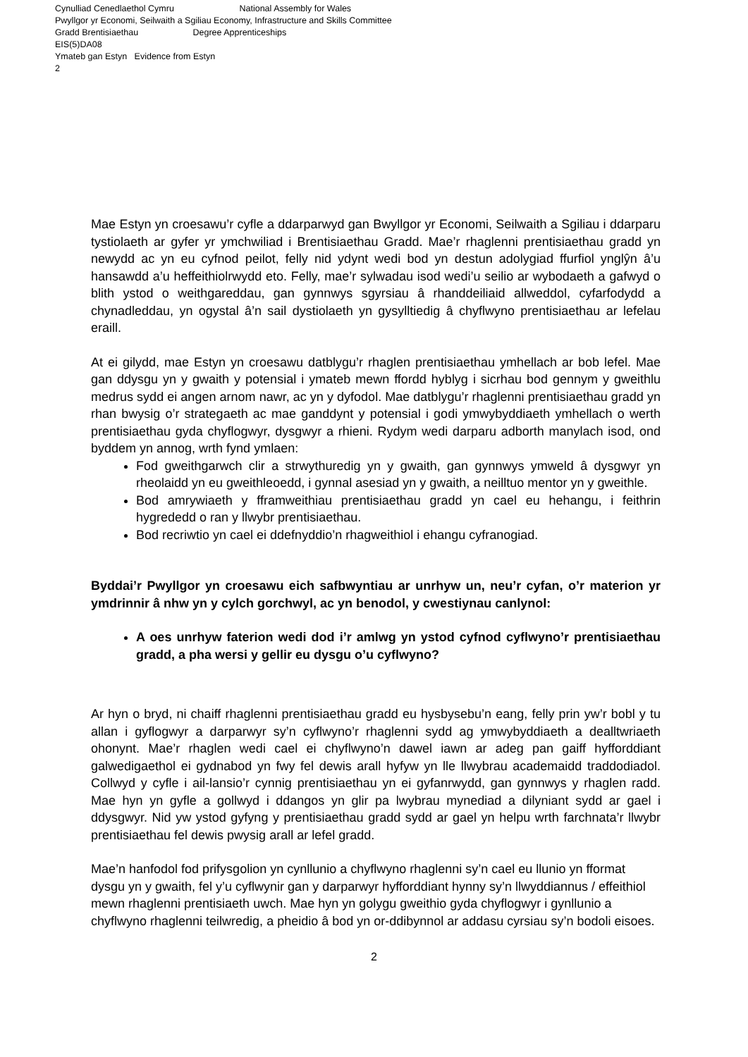Cynulliad Cenedlaethol Cymru National Assembly for Wales
Pwyllgor yr Economi, Seilwaith a Sgiliau Economy, Infrastructure and Skills Committee
Gradd Brentisiaethau Degree Apprenticeships
EIS(5)DA08
Ymateb gan Estyn Evidence from Estyn
2
Mae Estyn yn croesawu’r cyfle a ddarparwyd gan Bwyllgor yr Economi, Seilwaith a Sgiliau i ddarparu tystiolaeth ar gyfer yr ymchwiliad i Brentisiaethau Gradd. Mae’r rhaglenni prentisiaethau gradd yn newydd ac yn eu cyfnod peilot, felly nid ydynt wedi bod yn destun adolygiad ffurfiol ynglŷn â’u hansawdd a’u heffeithiolrwydd eto. Felly, mae’r sylwadau isod wedi’u seilio ar wybodaeth a gafwyd o blith ystod o weithgareddau, gan gynnwys sgyrsiau â rhanddeiliaid allweddol, cyfarfodydd a chynadleddau, yn ogystal â’n sail dystiolaeth yn gysylltiedig â chyflwyno prentisiaethau ar lefelau eraill.
At ei gilydd, mae Estyn yn croesawu datblygu’r rhaglen prentisiaethau ymhellach ar bob lefel. Mae gan ddysgu yn y gwaith y potensial i ymateb mewn ffordd hyblyg i sicrhau bod gennym y gweithlu medrus sydd ei angen arnom nawr, ac yn y dyfodol. Mae datblygu’r rhaglenni prentisiaethau gradd yn rhan bwysig o’r strategaeth ac mae ganddynt y potensial i godi ymwybyddiaeth ymhellach o werth prentisiaethau gyda chyflogwyr, dysgwyr a rhieni. Rydym wedi darparu adborth manylach isod, ond byddem yn annog, wrth fynd ymlaen:
Fod gweithgarwch clir a strwythuredig yn y gwaith, gan gynnwys ymweld â dysgwyr yn rheolaidd yn eu gweithleoedd, i gynnal asesiad yn y gwaith, a neilltuo mentor yn y gweithle.
Bod amrywiaeth y fframweithiau prentisiaethau gradd yn cael eu hehangu, i feithrin hygrededd o ran y llwybr prentisiaethau.
Bod recriwtio yn cael ei ddefnyddio’n rhagweithiol i ehangu cyfranogiad.
Byddai’r Pwyllgor yn croesawu eich safbwyntiau ar unrhyw un, neu’r cyfan, o’r materion yr ymdrinnir â nhw yn y cylch gorchwyl, ac yn benodol, y cwestiynau canlynol:
A oes unrhyw faterion wedi dod i’r amlwg yn ystod cyfnod cyflwyno’r prentisiaethau gradd, a pha wersi y gellir eu dysgu o’u cyflwyno?
Ar hyn o bryd, ni chaiff rhaglenni prentisiaethau gradd eu hysbysebu’n eang, felly prin yw’r bobl y tu allan i gyflogwyr a darparwyr sy’n cyflwyno’r rhaglenni sydd ag ymwybyddiaeth a dealltwriaeth ohonynt. Mae’r rhaglen wedi cael ei chyflwyno’n dawel iawn ar adeg pan gaiff hyfforddiant galwedigaethol ei gydnabod yn fwy fel dewis arall hyfyw yn lle llwybrau academaidd traddodiadol. Collwyd y cyfle i ail-lansio’r cynnig prentisiaethau yn ei gyfanrwydd, gan gynnwys y rhaglen radd. Mae hyn yn gyfle a gollwyd i ddangos yn glir pa lwybrau mynediad a dilyniant sydd ar gael i ddysgwyr. Nid yw ystod gyfyng y prentisiaethau gradd sydd ar gael yn helpu wrth farchnata’r llwybr prentisiaethau fel dewis pwysig arall ar lefel gradd.
Mae’n hanfodol fod prifysgolion yn cynllunio a chyflwyno rhaglenni sy’n cael eu llunio yn fformat dysgu yn y gwaith, fel y’u cyflwynir gan y darparwyr hyfforddiant hynny sy’n llwyddiannus / effeithiol mewn rhaglenni prentisiaeth uwch. Mae hyn yn golygu gweithio gyda chyflogwyr i gynllunio a chyflwyno rhaglenni teilwredig, a pheidio â bod yn or-ddibynnol ar addasu cyrsiau sy’n bodoli eisoes.
2